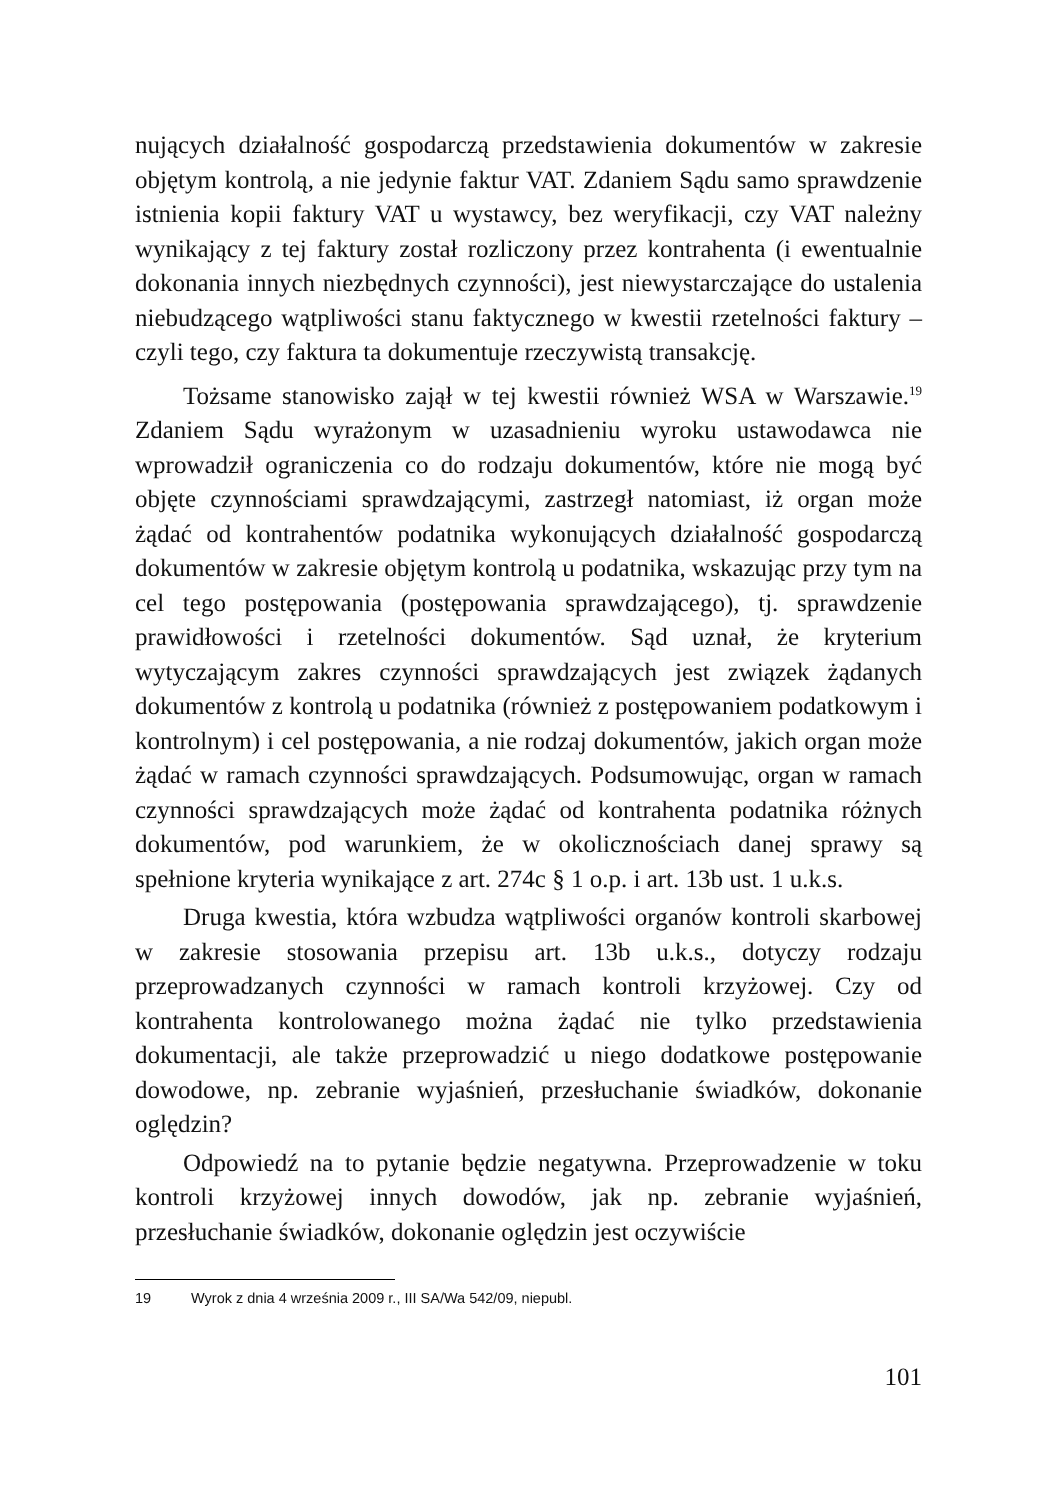nujących działalność gospodarczą przedstawienia dokumentów w zakresie objętym kontrolą, a nie jedynie faktur VAT. Zdaniem Sądu samo sprawdzenie istnienia kopii faktury VAT u wystawcy, bez weryfikacji, czy VAT należny wynikający z tej faktury został rozliczony przez kontrahenta (i ewentualnie dokonania innych niezbędnych czynności), jest niewystarczające do ustalenia niebudzącego wątpliwości stanu faktycznego w kwestii rzetelności faktury – czyli tego, czy faktura ta dokumentuje rzeczywistą transakcję.
Tożsame stanowisko zajął w tej kwestii również WSA w Warszawie.<sup>19</sup> Zdaniem Sądu wyrażonym w uzasadnieniu wyroku ustawodawca nie wprowadził ograniczenia co do rodzaju dokumentów, które nie mogą być objęte czynnościami sprawdzającymi, zastrzegł natomiast, iż organ może żądać od kontrahentów podatnika wykonujących działalność gospodarczą dokumentów w zakresie objętym kontrolą u podatnika, wskazując przy tym na cel tego postępowania (postępowania sprawdzającego), tj. sprawdzenie prawidłowości i rzetelności dokumentów. Sąd uznał, że kryterium wytyczającym zakres czynności sprawdzających jest związek żądanych dokumentów z kontrolą u podatnika (również z postępowaniem podatkowym i kontrolnym) i cel postępowania, a nie rodzaj dokumentów, jakich organ może żądać w ramach czynności sprawdzających. Podsumowując, organ w ramach czynności sprawdzających może żądać od kontrahenta podatnika różnych dokumentów, pod warunkiem, że w okolicznościach danej sprawy są spełnione kryteria wynikające z art. 274c § 1 o.p. i art. 13b ust. 1 u.k.s.
Druga kwestia, która wzbudza wątpliwości organów kontroli skarbowej w zakresie stosowania przepisu art. 13b u.k.s., dotyczy rodzaju przeprowadzanych czynności w ramach kontroli krzyżowej. Czy od kontrahenta kontrolowanego można żądać nie tylko przedstawienia dokumentacji, ale także przeprowadzić u niego dodatkowe postępowanie dowodowe, np. zebranie wyjaśnień, przesłuchanie świadków, dokonanie oględzin?
Odpowiedź na to pytanie będzie negatywna. Przeprowadzenie w toku kontroli krzyżowej innych dowodów, jak np. zebranie wyjaśnień, przesłuchanie świadków, dokonanie oględzin jest oczywiście
19 Wyrok z dnia 4 września 2009 r., III SA/Wa 542/09, niepubl.
101